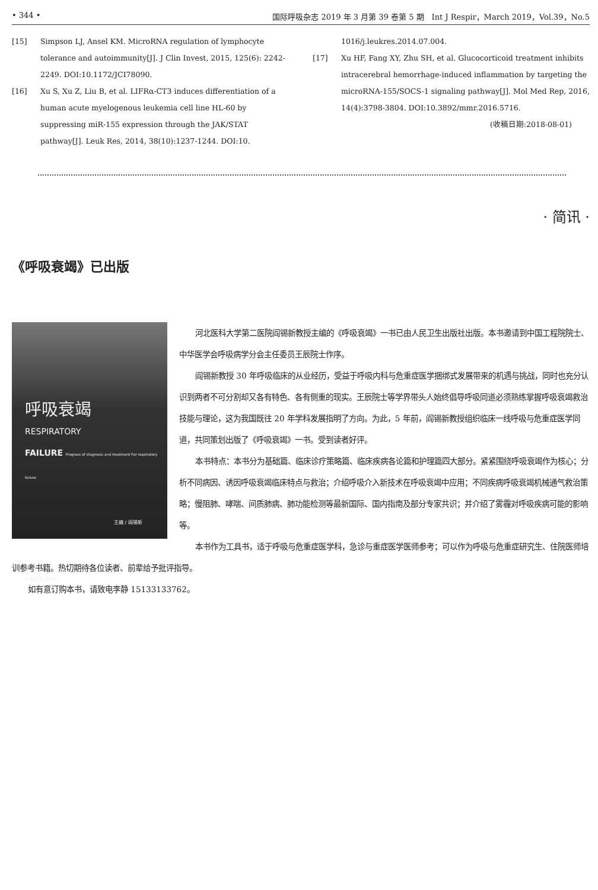• 344 • 国际呼吸杂志 2019 年 3 月第 39 卷第 5 期　Int J Respir，March 2019，Vol.39，No.5
[15] Simpson LJ, Ansel KM. MicroRNA regulation of lymphocyte tolerance and autoimmunity[J]. J Clin Invest, 2015, 125(6): 2242-2249. DOI:10.1172/JCI78090.
[16] Xu S, Xu Z, Liu B, et al. LIFRα-CT3 induces differentiation of a human acute myelogenous leukemia cell line HL-60 by suppressing miR-155 expression through the JAK/STAT pathway[J]. Leuk Res, 2014, 38(10):1237-1244. DOI:10.
1016/j.leukres.2014.07.004.
[17] Xu HF, Fang XY, Zhu SH, et al. Glucocorticoid treatment inhibits intracerebral hemorrhage-induced inflammation by targeting the microRNA-155/SOCS-1 signaling pathway[J]. Mol Med Rep, 2016, 14(4):3798-3804. DOI:10.3892/mmr.2016.5716.
(收稿日期:2018-08-01)
· 简讯 ·
《呼吸衰竭》已出版
呼吸衰竭
RESPIRATORY
FAILURE Progress of diagnosis and treatment For respiratory failure
主编 / 阎锡新
人民卫生出版社
河北医科大学第二医院阎锡新教授主编的《呼吸衰竭》一书已由人民卫生出版社出版。本书邀请到中国工程院院士、中华医学会呼吸病学分会主任委员王辰院士作序。
阎锡新教授 30 年呼吸临床的从业经历，受益于呼吸内科与危重症医学捆绑式发展带来的机遇与挑战，同时也充分认识到两者不可分割却又各有特色、各有侧重的现实。王辰院士等学界带头人始终倡导呼吸同道必须熟练掌握呼吸衰竭救治技能与理论，这为我国既往 20 年学科发展指明了方向。为此，5 年前，阎锡新教授组织临床一线呼吸与危重症医学同道，共同策划出版了《呼吸衰竭》一书。受到读者好评。
本书特点：本书分为基础篇、临床诊疗策略篇、临床疾病各论篇和护理篇四大部分。紧紧围绕呼吸衰竭作为核心；分析不同病因、诱因呼吸衰竭临床特点与救治；介绍呼吸介入新技术在呼吸衰竭中应用；不同疾病呼吸衰竭机械通气救治策略；慢阻肺、哮喘、间质肺病、肺功能检测等最新国际、国内指南及部分专家共识；并介绍了雾霾对呼吸疾病可能的影响等。
本书作为工具书，适于呼吸与危重症医学科，急诊与重症医学医师参考；可以作为呼吸与危重症研究生、住院医师培训参考书籍。热切期待各位读者、前辈给予批评指导。
如有意订购本书，请致电李静 15133133762。